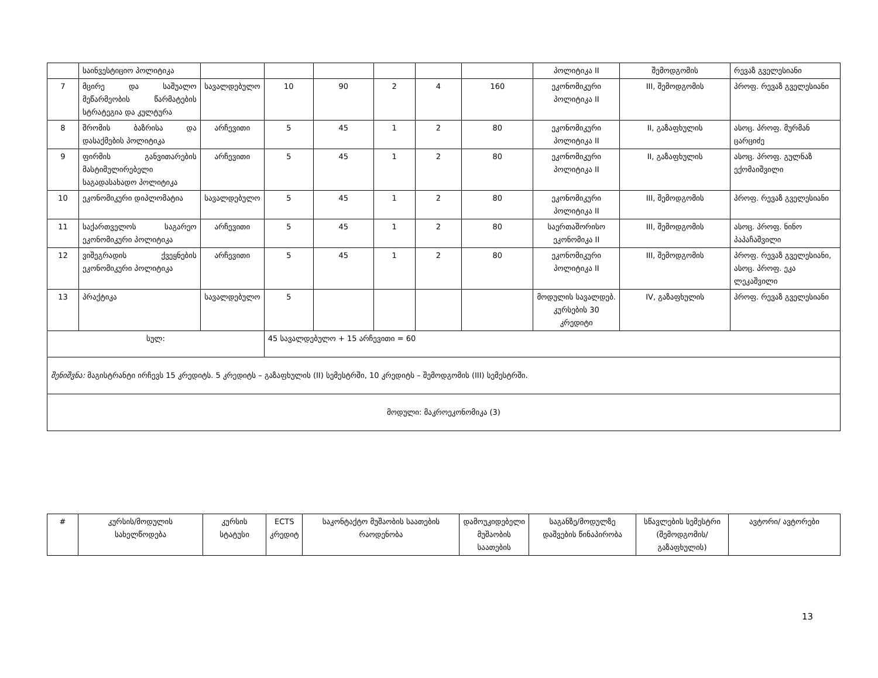| | საინვესტიციო პოლიტიკა | | | | | | | პოლიტიკა II | შემოდგომის | რევაზ გველესიანი |
| 7 | მცირე და საშუალო მეწარმეობის წარმატების სტრატეგია და კულტურა | სავალდებულო | 10 | 90 | 2 | 4 | 160 | ეკონომიკური პოლიტიკა II | III, შემოდგომის | პროფ. რევაზ გველესიანი |
| 8 | შრომის ბაზრისა და დასაქმების პოლიტიკა | არჩევითი | 5 | 45 | 1 | 2 | 80 | ეკონომიკური პოლიტიკა II | II, გაზაფხულის | ასოც. პროფ. მურმან ცარციძე |
| 9 | ფირმის განვითარების მასტიმულირებელი საგადასახადო პოლიტიკა | არჩევითი | 5 | 45 | 1 | 2 | 80 | ეკონომიკური პოლიტიკა II | II, გაზაფხულის | ასოც. პროფ. გულნაზ ექომაიშვილი |
| 10 | ეკონომიკური დიპლომატია | სავალდებულო | 5 | 45 | 1 | 2 | 80 | ეკონომიკური პოლიტიკა II | III, შემოდგომის | პროფ. რევაზ გველესიანი |
| 11 | საქართველოს საგარეო ეკონომიკური პოლიტიკა | არჩევითი | 5 | 45 | 1 | 2 | 80 | საერთაშორისო ეკონომიკა II | III, შემოდგომის | ასოც. პროფ. ნინო პაპაჩაშვილი |
| 12 | ვიშეგრადის ქვეყნების ეკონომიკური პოლიტიკა | არჩევითი | 5 | 45 | 1 | 2 | 80 | ეკონომიკური პოლიტიკა II | III, შემოდგომის | პროფ. რევაზ გველესიანი, ასოც. პროფ. ეკა ლეკაშვილი |
| 13 | პრაქტიკა | სავალდებულო | 5 | | | | | მოდულის სავალდებ. კურსების 30 კრედიტი | IV, გაზაფხულის | პროფ. რევაზ გველესიანი |
| სულ: | | | 45 სავალდებულო + 15 არჩევითი = 60 | | | | | | | |
| შენიშვნა: მაგისტრანტი ირჩევს 15 კრედიტს. 5 კრედიტს – გაზაფხულის (II) სემესტრში, 10 კრედიტს – შემოდგომის (III) სემესტრში. | | | | | | | | | | |
| მოდული: მაკროეკონომიკა (3) | | | | | | | | | | |
| # | კურსის/მოდულის სახელწოდება | კურსის სტატუსი | ECTS კრედიტ | საკონტაქტო მუშაობის საათების რაოდენობა | დამოუკიდებელი მუშაობის საათების | საგანზე/მოდულზე დაშვების წინაპირობა | სწავლების სემესტრი (შემოდგომის/ გაზაფხულის) | ავტორი/ ავტორები |
| --- | --- | --- | --- | --- | --- | --- | --- | --- |
13